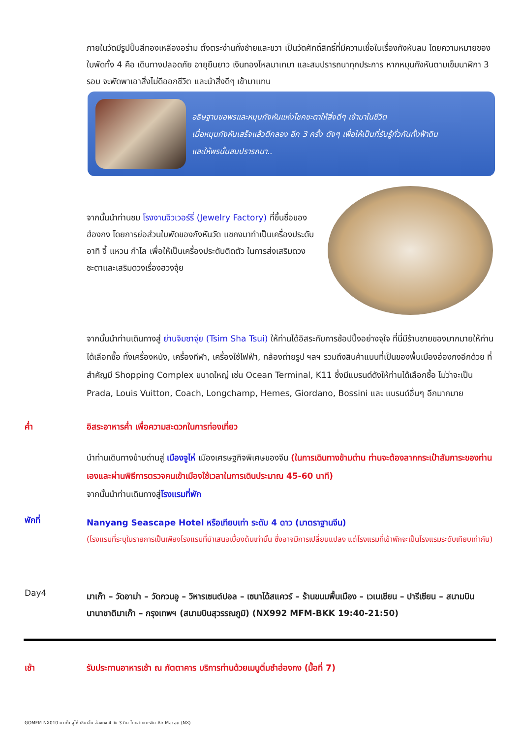ภายในวัดมีรูปปั้นสีทองเหลืองอร่าม ตั้งตระง่านทั้งซ้ายและขวา เป็นวัดศักดิ์สิทธิ์ที่มีความเชื่อในเรื่องกังหันลม โดยความหมายของใบพัดทั้ง 4 คือ เดินทางปลอดภัย อายุยืนยาว เงินทองไหลมาเทมา และสมปรารถนาทุกประการ หากหมุนกังหันตามเข็มนาฬิกา 3 รอบ จะพัดพาเอาสิ่งไม่ดีออกชีวิต และนำสิ่งดีๆ เข้ามาแทน
อธิษฐานขอพรและหมุนกังหันแห่งโชคชะตาให้สิ่งดีๆ เข้ามาในชีวิต
เมื่อหมุนกังหันเสร็จแล้วตีกลอง อีก 3 ครั้ง ดังๆ เพื่อให้เป็นที่รับรู้ทั่วกันทั้งฟ้าดิน
และให้พรนั้นสมปรารถนา..
จากนั้นนำท่านชม โรงงานจิวเวอร์รี่ (Jewelry Factory) ที่ขึ้นชื่อของฮ่องกง โดยการย่อส่วนใบพัดของกังหันวัด แชกงมาทำเป็นเครื่องประดับ อาทิ จี้ แหวน กำไล เพื่อให้เป็นเครื่องประดับติดตัว ในการส่งเสริมดวงชะตาและเสริมดวงเรื่องฮวงจุ้ย
จากนั้นนำท่านเดินทางสู่ ย่านจิมซาจุ่ย (Tsim Sha Tsui) ให้ท่านได้อิสระกับการช้อปปิ้งอย่างจุใจ ที่นี่มีร้านขายของมากมายให้ท่านได้เลือกซื้อ ทั้งเครื่องหนัง, เครื่องกีฬา, เครื่องใช้ไฟฟ้า, กล้องถ่ายรูป ฯลฯ รวมถึงสินค้าแบบที่เป็นของพื้นเมืองฮ่องกงอีกด้วย ที่สำคัญมี Shopping Complex ขนาดใหญ่ เช่น Ocean Terminal, K11 ซึ่งมีแบรนด์ดังให้ท่านได้เลือกซื้อ ไม่ว่าจะเป็น Prada, Louis Vuitton, Coach, Longchamp, Hemes, Giordano, Bossini และ แบรนด์อื่นๆ อีกมากมาย
ค่ำ อิสระอาหารค่ำ เพื่อความสะดวกในการท่องเที่ยว
นำท่านเดินทางข้ามด่านสู่ เมืองจูไห่ เมืองเศรษฐกิจพิเศษของจีน (ในการเดินทางข้ามด่าน ท่านจะต้องลากกระเป๋าสัมภาระของท่านเองและผ่านพิธีการตรวจคนเข้าเมืองใช้เวลาในการเดินประมาณ 45-60 นาที)
จากนั้นนำท่านเดินทางสู่โรงแรมที่พัก
พักที่
Nanyang Seascape Hotel หรือเทียบเท่า ระดับ 4 ดาว (มาตราฐานจีน)
(โรงแรมที่ระบุในรายการเป็นเพียงโรงแรมที่นำเสนอเบื้องต้นเท่านั้น ซึ่งอาจมีการเปลี่ยนแปลง แต่โรงแรมที่เข้าพักจะเป็นโรงแรมระดับเทียบเท่ากัน)
Day4
มาเก๊า – วัดอาม่า – วัดกวนอู – วิหารเซนต์ปอล – เซนาโด้สแควร์ – ร้านขนมพื้นเมือง – เวเนเชียน – ปารีเซียน – สนามบินนานาชาติมาเก๊า – กรุงเทพฯ (สนามบินสุวรรณภูมิ) (NX992 MFM-BKK 19:40-21:50)
เช้า รับประทานอาหารเช้า ณ ภัตตาคาร บริการท่านด้วยเมนูติ่มซำฮ่องกง (มื้อที่ 7)
GOMFM-NX010 มาเก๊า จูไห่ เซินเจิ้น ฮ่องกง 4 วัน 3 คืน โดยสายการบิน Air Macau (NX)